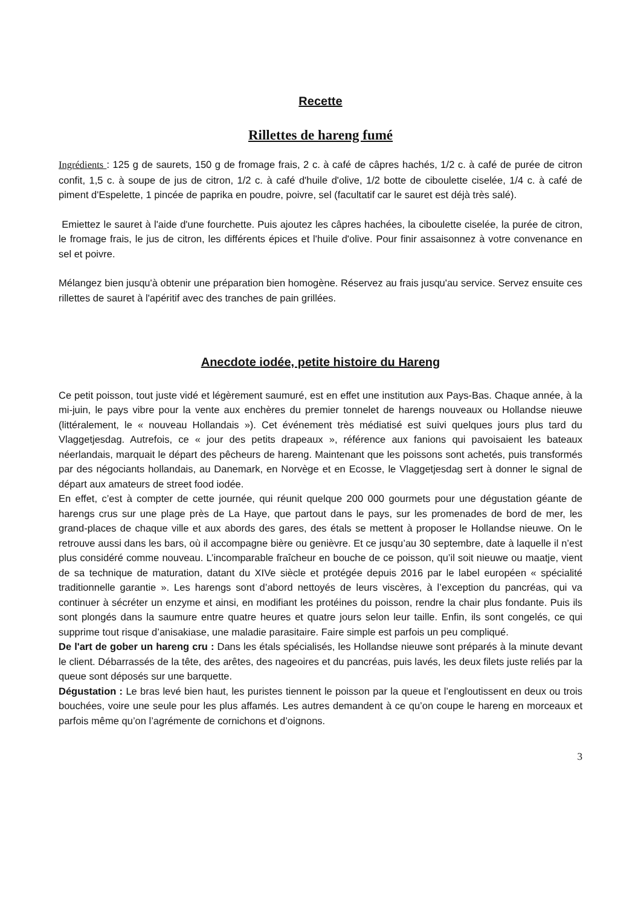Recette
Rillettes de hareng fumé
Ingrédients : 125 g de saurets, 150 g de fromage frais, 2 c. à café de câpres hachés, 1/2 c. à café de purée de citron confit, 1,5 c. à soupe de jus de citron, 1/2 c. à café d'huile d'olive, 1/2 botte de ciboulette ciselée, 1/4 c. à café de piment d'Espelette, 1 pincée de paprika en poudre, poivre, sel (facultatif car le sauret est déjà très salé).
Emiettez le sauret à l'aide d'une fourchette. Puis ajoutez les câpres hachées, la ciboulette ciselée, la purée de citron, le fromage frais, le jus de citron, les différents épices et l'huile d'olive. Pour finir assaisonnez à votre convenance en sel et poivre.
Mélangez bien jusqu'à obtenir une préparation bien homogène. Réservez au frais jusqu'au service. Servez ensuite ces rillettes de sauret à l'apéritif avec des tranches de pain grillées.
Anecdote iodée, petite histoire du Hareng
Ce petit poisson, tout juste vidé et légèrement saumuré, est en effet une institution aux Pays-Bas. Chaque année, à la mi-juin, le pays vibre pour la vente aux enchères du premier tonnelet de harengs nouveaux ou Hollandse nieuwe (littéralement, le « nouveau Hollandais »). Cet événement très médiatisé est suivi quelques jours plus tard du Vlaggetjesdag. Autrefois, ce « jour des petits drapeaux », référence aux fanions qui pavoisaient les bateaux néerlandais, marquait le départ des pêcheurs de hareng. Maintenant que les poissons sont achetés, puis transformés par des négociants hollandais, au Danemark, en Norvège et en Ecosse, le Vlaggetjesdag sert à donner le signal de départ aux amateurs de street food iodée.
En effet, c’est à compter de cette journée, qui réunit quelque 200 000 gourmets pour une dégustation géante de harengs crus sur une plage près de La Haye, que partout dans le pays, sur les promenades de bord de mer, les grand-places de chaque ville et aux abords des gares, des étals se mettent à proposer le Hollandse nieuwe. On le retrouve aussi dans les bars, où il accompagne bière ou genièvre. Et ce jusqu’au 30 septembre, date à laquelle il n’est plus considéré comme nouveau. L’incomparable fraîcheur en bouche de ce poisson, qu’il soit nieuwe ou maatje, vient de sa technique de maturation, datant du XIVe siècle et protégée depuis 2016 par le label européen « spécialité traditionnelle garantie ». Les harengs sont d’abord nettoyés de leurs viscères, à l’exception du pancréas, qui va continuer à sécréter un enzyme et ainsi, en modifiant les protéines du poisson, rendre la chair plus fondante. Puis ils sont plongés dans la saumure entre quatre heures et quatre jours selon leur taille. Enfin, ils sont congelés, ce qui supprime tout risque d’anisakiase, une maladie parasitaire. Faire simple est parfois un peu compliqué.
De l'art de gober un hareng cru : Dans les étals spécialisés, les Hollandse nieuwe sont préparés à la minute devant le client. Débarrassés de la tête, des arêtes, des nageoires et du pancréas, puis lavés, les deux filets juste reliés par la queue sont déposés sur une barquette.
Dégustation : Le bras levé bien haut, les puristes tiennent le poisson par la queue et l’engloutissent en deux ou trois bouchées, voire une seule pour les plus affamés. Les autres demandent à ce qu’on coupe le hareng en morceaux et parfois même qu’on l’agrémente de cornichons et d’oignons.
3